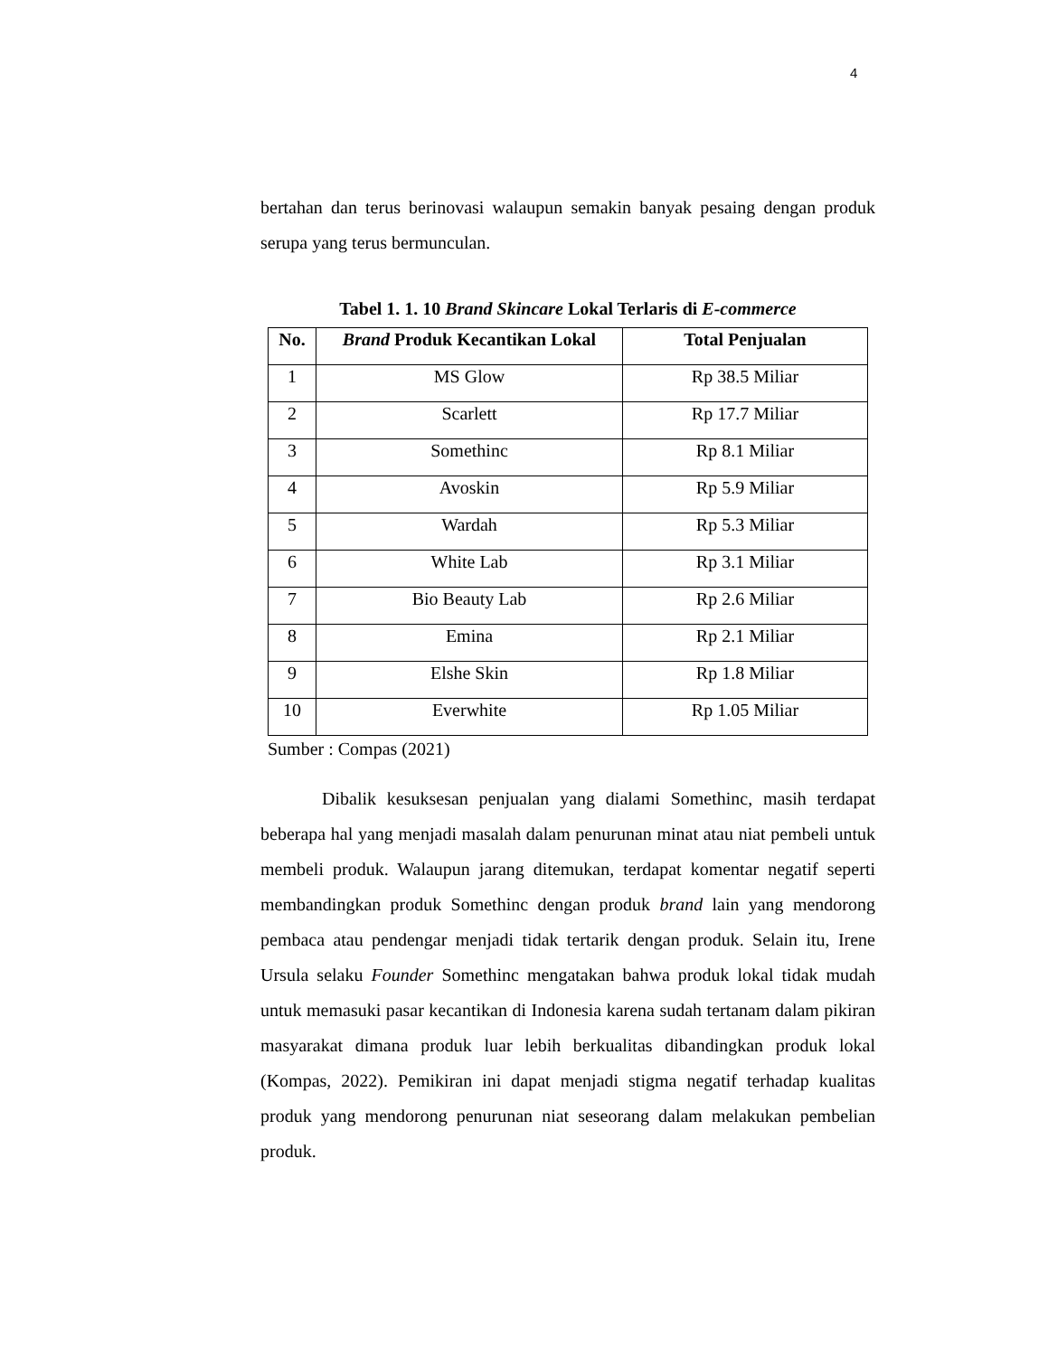4
bertahan dan terus berinovasi walaupun semakin banyak pesaing dengan produk serupa yang terus bermunculan.
Tabel 1. 1. 10 Brand Skincare Lokal Terlaris di E-commerce
| No. | Brand Produk Kecantikan Lokal | Total Penjualan |
| --- | --- | --- |
| 1 | MS Glow | Rp 38.5 Miliar |
| 2 | Scarlett | Rp 17.7 Miliar |
| 3 | Somethinc | Rp 8.1 Miliar |
| 4 | Avoskin | Rp 5.9 Miliar |
| 5 | Wardah | Rp 5.3 Miliar |
| 6 | White Lab | Rp 3.1 Miliar |
| 7 | Bio Beauty Lab | Rp 2.6 Miliar |
| 8 | Emina | Rp 2.1 Miliar |
| 9 | Elshe Skin | Rp 1.8 Miliar |
| 10 | Everwhite | Rp 1.05 Miliar |
Sumber : Compas (2021)
Dibalik kesuksesan penjualan yang dialami Somethinc, masih terdapat beberapa hal yang menjadi masalah dalam penurunan minat atau niat pembeli untuk membeli produk. Walaupun jarang ditemukan, terdapat komentar negatif seperti membandingkan produk Somethinc dengan produk brand lain yang mendorong pembaca atau pendengar menjadi tidak tertarik dengan produk. Selain itu, Irene Ursula selaku Founder Somethinc mengatakan bahwa produk lokal tidak mudah untuk memasuki pasar kecantikan di Indonesia karena sudah tertanam dalam pikiran masyarakat dimana produk luar lebih berkualitas dibandingkan produk lokal (Kompas, 2022). Pemikiran ini dapat menjadi stigma negatif terhadap kualitas produk yang mendorong penurunan niat seseorang dalam melakukan pembelian produk.